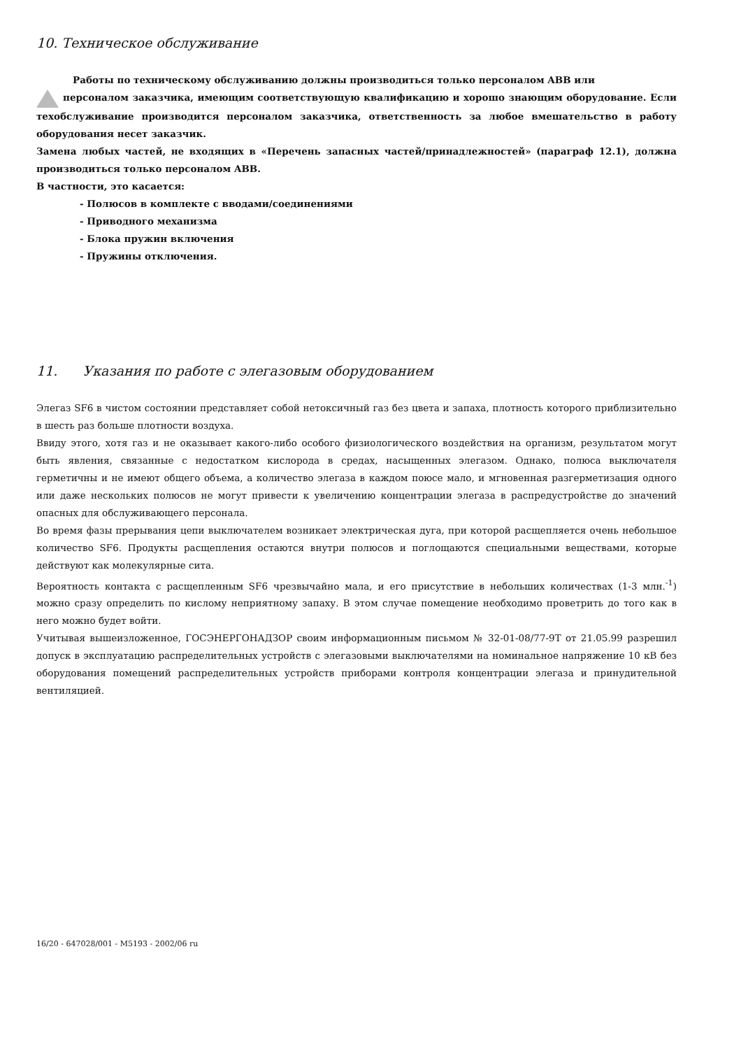10. Техническое обслуживание
Работы по техническому обслуживанию должны производиться только персоналом ABB или
персоналом заказчика, имеющим соответствующую квалификацию и хорошо знающим оборудование. Если техобслуживание производится персоналом заказчика, ответственность за любое вмешательство в работу оборудования несет заказчик.
Замена любых частей, не входящих в «Перечень запасных частей/принадлежностей» (параграф 12.1), должна производиться только персоналом ABB.
В частности, это касается:
- Полюсов в комплекте с вводами/соединениями
- Приводного механизма
- Блока пружин включения
- Пружины отключения.
11. Указания по работе с элегазовым оборудованием
Элегаз SF6 в чистом состоянии представляет собой нетоксичный газ без цвета и запаха, плотность которого приблизительно в шесть раз больше плотности воздуха.
Ввиду этого, хотя газ и не оказывает какого-либо особого физиологического воздействия на организм, результатом могут быть явления, связанные с недостатком кислорода в средах, насыщенных элегазом. Однако, полюса выключателя герметичны и не имеют общего объема, а количество элегаза в каждом поюсе мало, и мгновенная разгерметизация одного или даже нескольких полюсов не могут привести к увеличению концентрации элегаза в распредустройстве до значений опасных для обслуживающего персонала.
Во время фазы прерывания цепи выключателем возникает электрическая дуга, при которой расщепляется очень небольшое количество SF6. Продукты расщепления остаются внутри полюсов и поглощаются специальными веществами, которые действуют как молекулярные сита.
Вероятность контакта с расщепленным SF6 чрезвычайно мала, и его присутствие в небольших количествах (1-3 млн.<sup>-1</sup>) можно сразу определить по кислому неприятному запаху. В этом случае помещение необходимо проветрить до того как в него можно будет войти.
Учитывая вышеизложенное, ГОСЭНЕРГОНАДЗОР своим информационным письмом № 32-01-08/77-9Т от 21.05.99 разрешил допуск в эксплуатацию распределительных устройств с элегазовыми выключателями на номинальное напряжение 10 кВ без оборудования помещений распределительных устройств приборами контроля концентрации элегаза и принудительной вентиляцией.
16/20 - 647028/001 - M5193 - 2002/06 ru